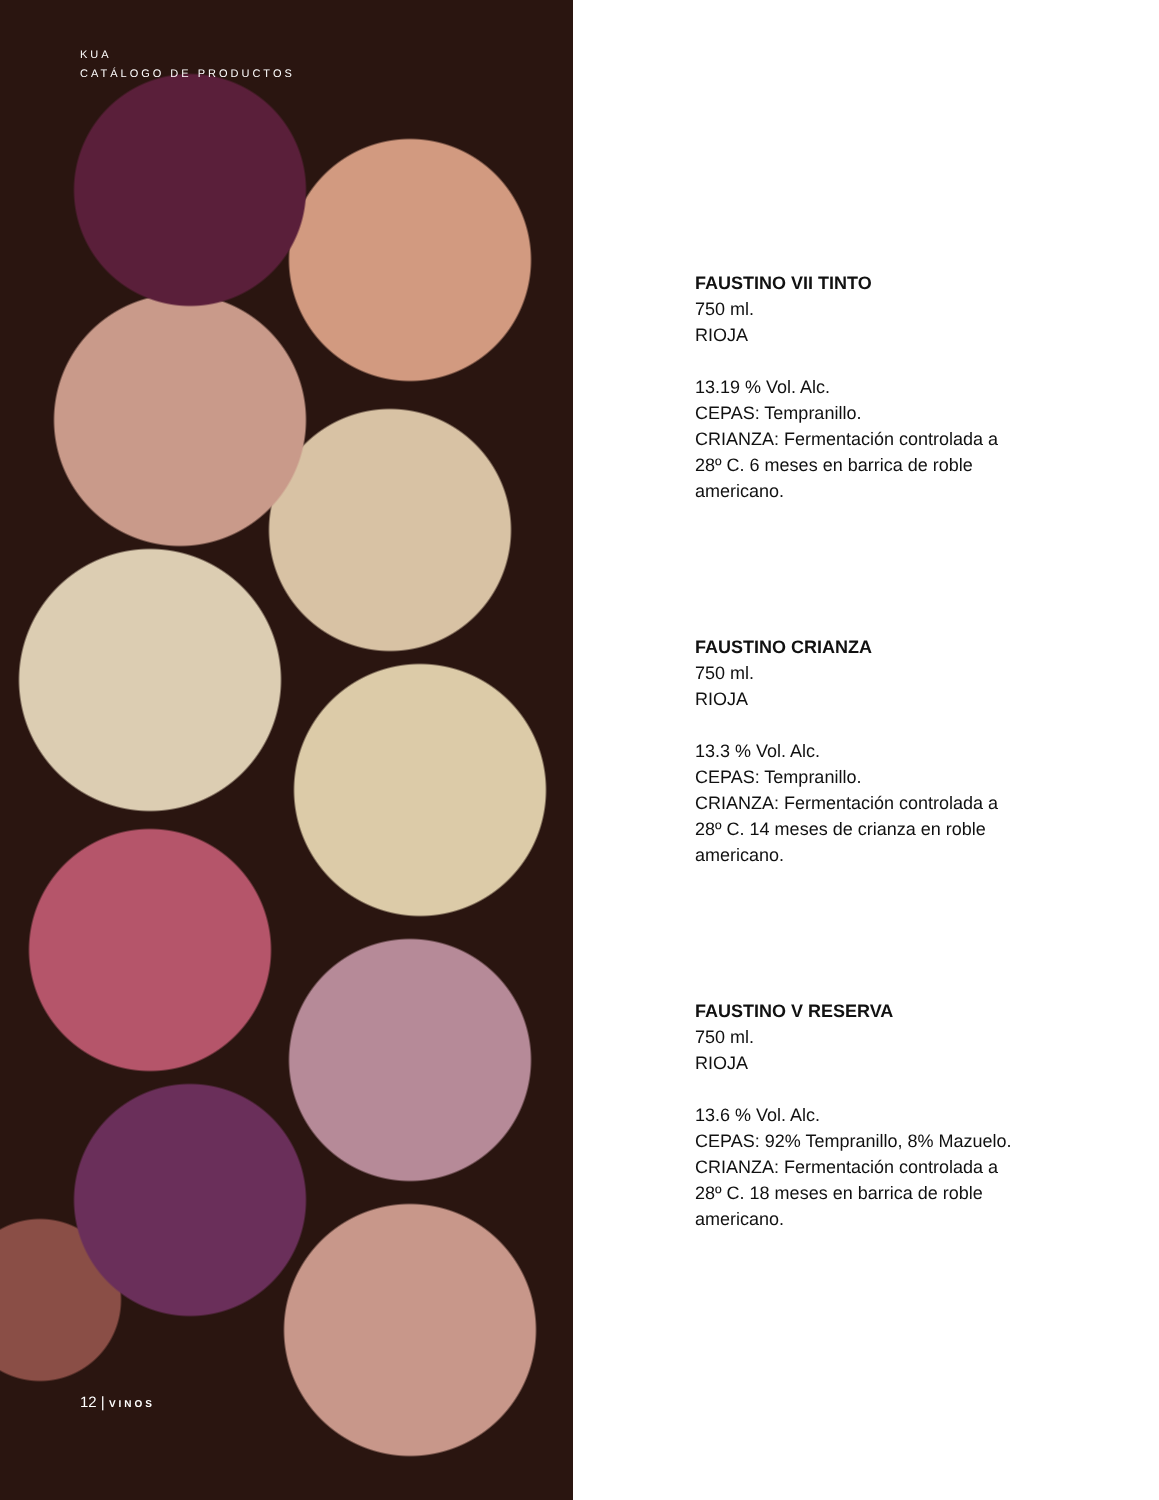KUA
CATÁLOGO DE PRODUCTOS
12 | VINOS
FAUSTINO VII TINTO
750 ml.
RIOJA
13.19 % Vol. Alc.
CEPAS: Tempranillo.
CRIANZA: Fermentación controlada a
28º C. 6 meses en barrica de roble
americano.
FAUSTINO CRIANZA
750 ml.
RIOJA
13.3 % Vol. Alc.
CEPAS: Tempranillo.
CRIANZA: Fermentación controlada a
28º C. 14 meses de crianza en roble
americano.
FAUSTINO V RESERVA
750 ml.
RIOJA
13.6 % Vol. Alc.
CEPAS: 92% Tempranillo, 8% Mazuelo.
CRIANZA: Fermentación controlada a
28º C. 18 meses en barrica de roble
americano.